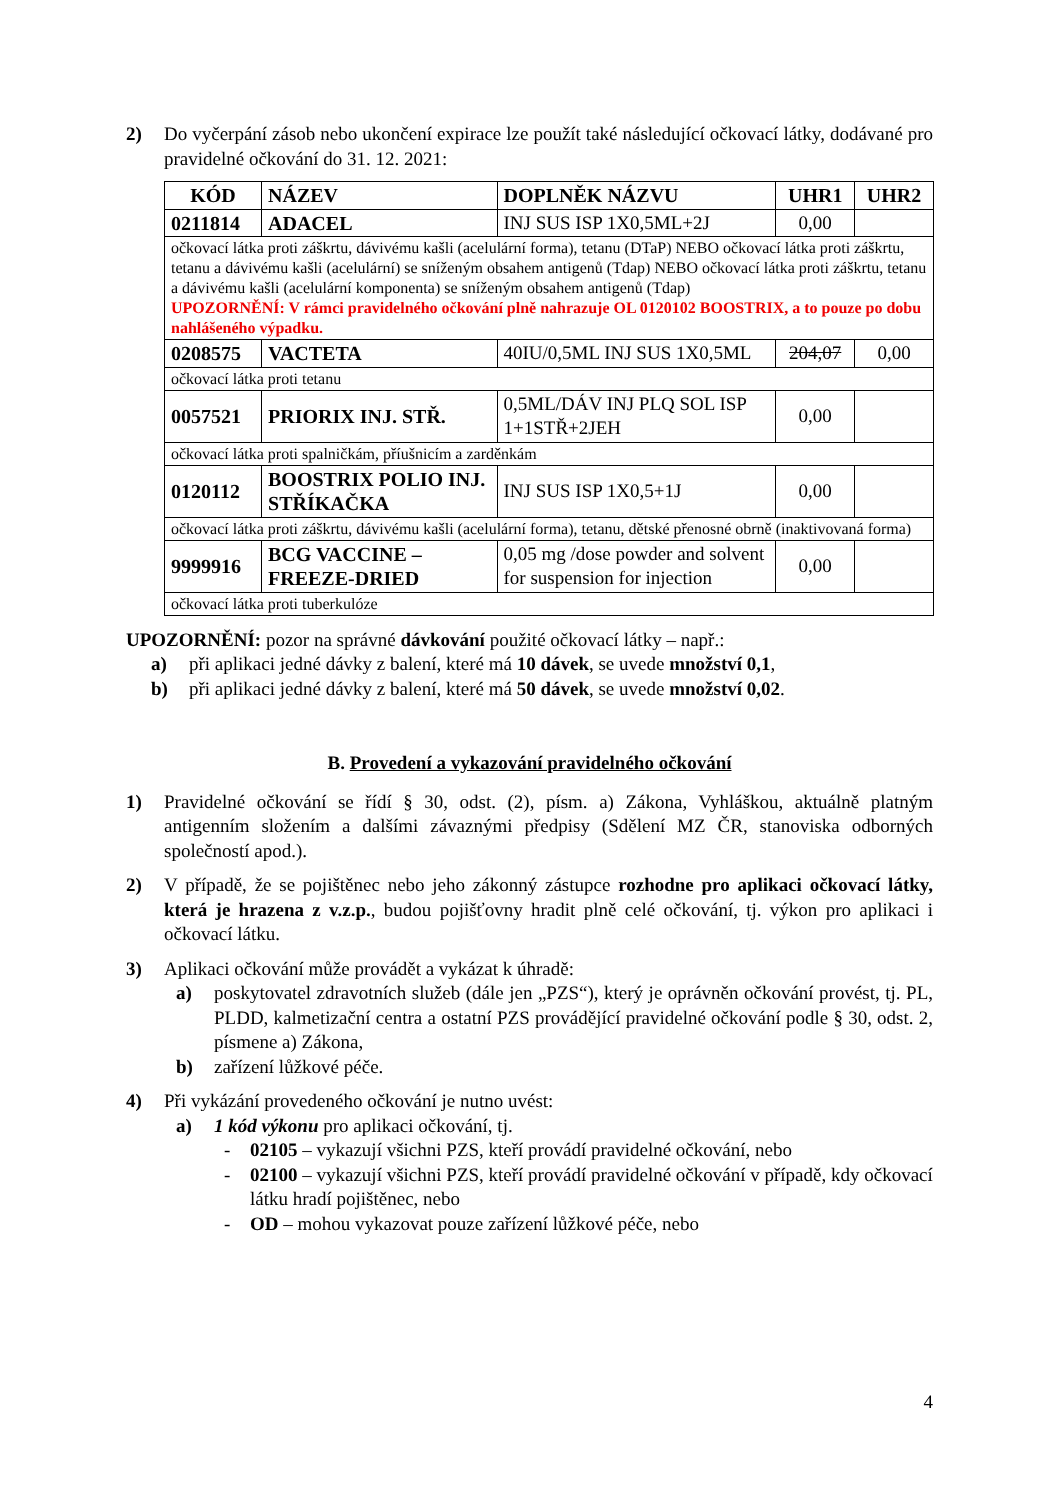2) Do vyčerpání zásob nebo ukončení expirace lze použít také následující očkovací látky, dodávané pro pravidelné očkování do 31. 12. 2021:
| KÓD | NÁZEV | DOPLNĚK NÁZVU | UHR1 | UHR2 |
| --- | --- | --- | --- | --- |
| 0211814 | ADACEL | INJ SUS ISP 1X0,5ML+2J | 0,00 | |
| očkovací látka proti záškrtu, dávivému kašli (acelulární forma), tetanu (DTaP) NEBO očkovací látka proti záškrtu, tetanu a dávivému kašli (acelulární) se sníženým obsahem antigenů (Tdap) NEBO očkovací látka proti záškrtu, tetanu a dávivému kašli (acelulární komponenta) se sníženým obsahem antigenů (Tdap) UPOZORNĚNÍ: V rámci pravidelného očkování plně nahrazuje OL 0120102 BOOSTRIX, a to pouze po dobu nahlášeného výpadku. | | | | |
| 0208575 | VACTETA | 40IU/0,5ML INJ SUS 1X0,5ML | 204,07 | 0,00 |
| očkovací látka proti tetanu | | | | |
| 0057521 | PRIORIX INJ. STŘ. | 0,5ML/DÁV INJ PLQ SOL ISP 1+1STŘ+2JEH | 0,00 | |
| očkovací látka proti spalničkám, příušnicím a zarděnkám | | | | |
| 0120112 | BOOSTRIX POLIO INJ. STŘÍKAČKA | INJ SUS ISP 1X0,5+1J | 0,00 | |
| očkovací látka proti záškrtu, dávivému kašli (acelulární forma), tetanu, dětské přenosné obrně (inaktivovaná forma) | | | | |
| 9999916 | BCG VACCINE – FREEZE-DRIED | 0,05 mg /dose powder and solvent for suspension for injection | 0,00 | |
| očkovací látka proti tuberkulóze | | | | |
UPOZORNĚNÍ: pozor na správné dávkování použité očkovací látky – např.:
a) při aplikaci jedné dávky z balení, které má 10 dávek, se uvede množství 0,1,
b) při aplikaci jedné dávky z balení, které má 50 dávek, se uvede množství 0,02.
B. Provedení a vykazování pravidelného očkování
1) Pravidelné očkování se řídí § 30, odst. (2), písm. a) Zákona, Vyhláškou, aktuálně platným antigenním složením a dalšími závaznými předpisy (Sdělení MZ ČR, stanoviska odborných společností apod.).
2) V případě, že se pojištěnec nebo jeho zákonný zástupce rozhodne pro aplikaci očkovací látky, která je hrazena z v.z.p., budou pojišťovny hradit plně celé očkování, tj. výkon pro aplikaci i očkovací látku.
3) Aplikaci očkování může provádět a vykázat k úhradě:
a) poskytovatel zdravotních služeb (dále jen „PZS“), který je oprávněn očkování provést, tj. PL, PLDD, kalmetizační centra a ostatní PZS provádějící pravidelné očkování podle § 30, odst. 2, písmene a) Zákona,
b) zařízení lůžkové péče.
4) Při vykázání provedeného očkování je nutno uvést:
a) 1 kód výkonu pro aplikaci očkování, tj.
- 02105 – vykazují všichni PZS, kteří provádí pravidelné očkování, nebo
- 02100 – vykazují všichni PZS, kteří provádí pravidelné očkování v případě, kdy očkovací látku hradí pojištěnec, nebo
- OD – mohou vykazovat pouze zařízení lůžkové péče, nebo
4